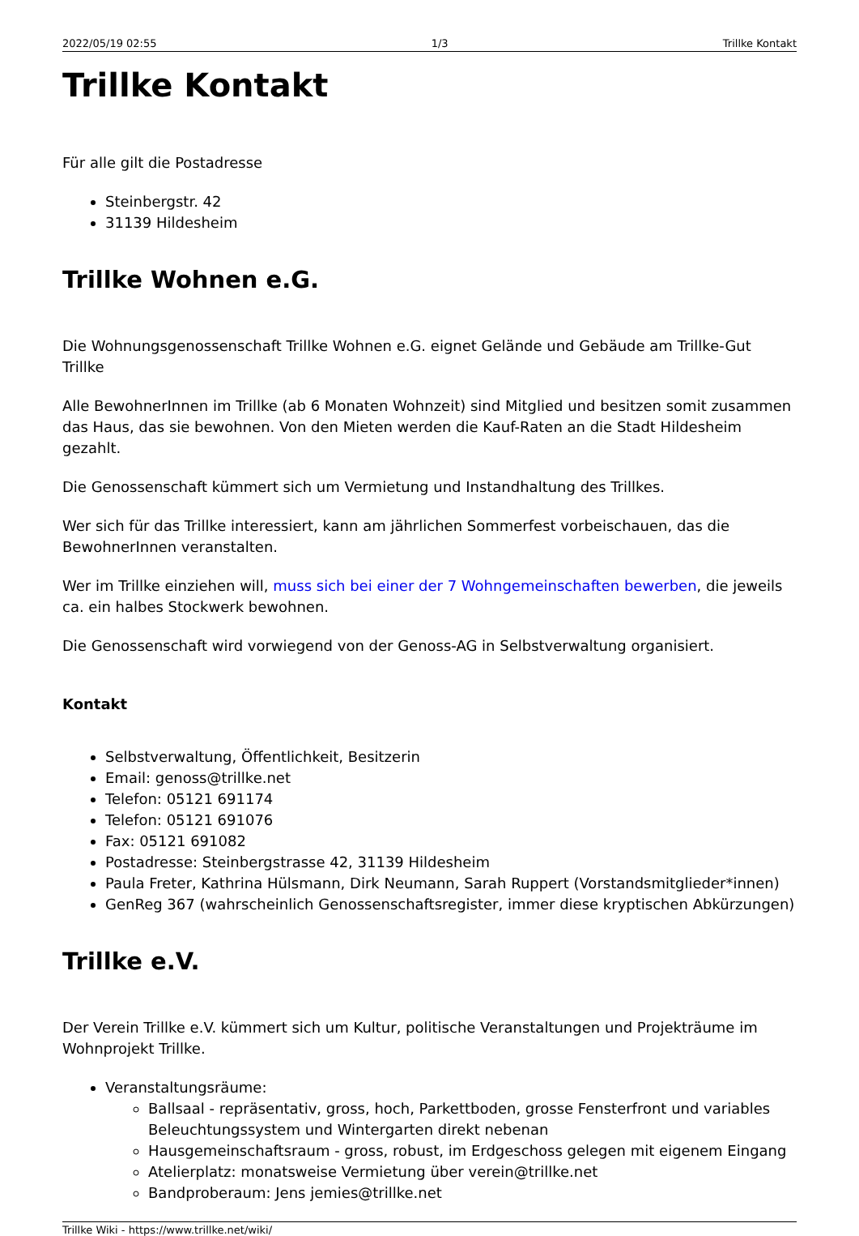2022/05/19 02:55 1/3 Trillke Kontakt
Trillke Kontakt
Für alle gilt die Postadresse
Steinbergstr. 42
31139 Hildesheim
Trillke Wohnen e.G.
Die Wohnungsgenossenschaft Trillke Wohnen e.G. eignet Gelände und Gebäude am Trillke-Gut Trillke
Alle BewohnerInnen im Trillke (ab 6 Monaten Wohnzeit) sind Mitglied und besitzen somit zusammen das Haus, das sie bewohnen. Von den Mieten werden die Kauf-Raten an die Stadt Hildesheim gezahlt.
Die Genossenschaft kümmert sich um Vermietung und Instandhaltung des Trillkes.
Wer sich für das Trillke interessiert, kann am jährlichen Sommerfest vorbeischauen, das die BewohnerInnen veranstalten.
Wer im Trillke einziehen will, muss sich bei einer der 7 Wohngemeinschaften bewerben, die jeweils ca. ein halbes Stockwerk bewohnen.
Die Genossenschaft wird vorwiegend von der Genoss-AG in Selbstverwaltung organisiert.
Kontakt
Selbstverwaltung, Öffentlichkeit, Besitzerin
Email: genoss@trillke.net
Telefon: 05121 691174
Telefon: 05121 691076
Fax: 05121 691082
Postadresse: Steinbergstrasse 42, 31139 Hildesheim
Paula Freter, Kathrina Hülsmann, Dirk Neumann, Sarah Ruppert (Vorstandsmitglieder*innen)
GenReg 367 (wahrscheinlich Genossenschaftsregister, immer diese kryptischen Abkürzungen)
Trillke e.V.
Der Verein Trillke e.V. kümmert sich um Kultur, politische Veranstaltungen und Projekträume im Wohnprojekt Trillke.
Veranstaltungsräume:
Ballsaal - repräsentativ, gross, hoch, Parkettboden, grosse Fensterfront und variables Beleuchtungssystem und Wintergarten direkt nebenan
Hausgemeinschaftsraum - gross, robust, im Erdgeschoss gelegen mit eigenem Eingang
Atelierplatz: monatsweise Vermietung über verein@trillke.net
Bandproberaum: Jens jemies@trillke.net
Trillke Wiki - https://www.trillke.net/wiki/